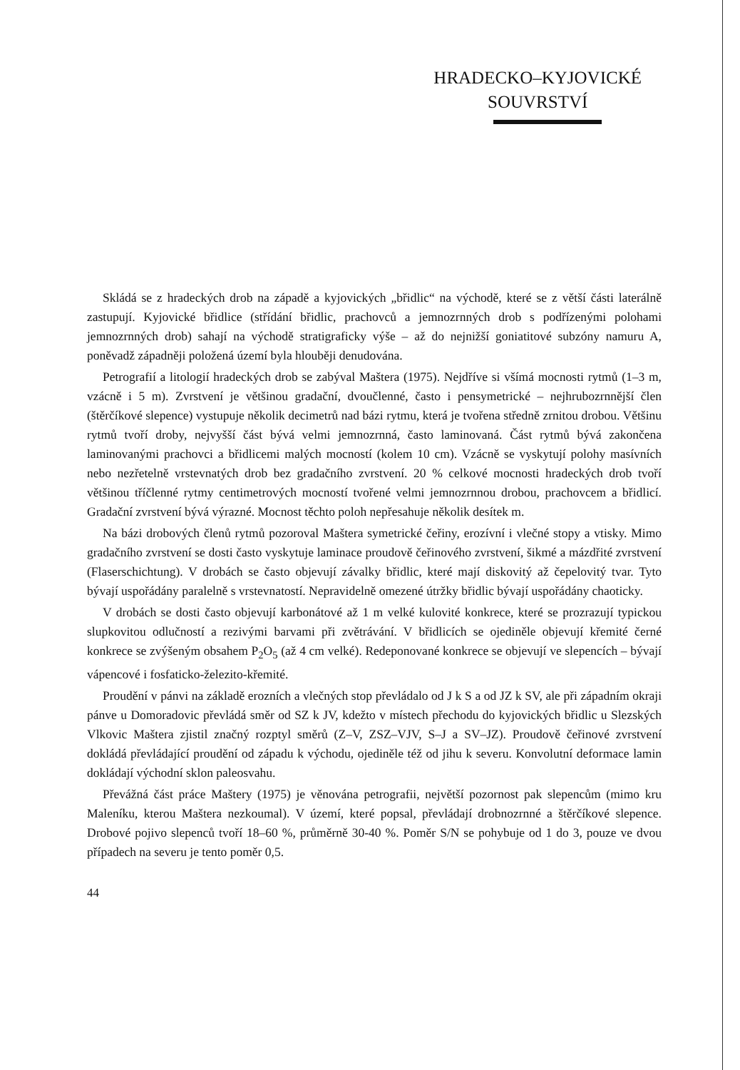HRADECKO–KYJOVICKÉ
SOUVRSTVÍ
Skládá se z hradeckých drob na západě a kyjovických „břidlic“ na východě, které se z větší části laterálně zastupují. Kyjovické břidlice (střídání břidlic, prachovců a jemnozrnných drob s podřízenými polohami jemnozrnných drob) sahají na východě stratigraficky výše – až do nejnižší goniatitové subzóny namuru A, poněvadž západněji položená území byla hlouběji denudována.
Petrografií a litologií hradeckých drob se zabýval Maštera (1975). Nejdříve si všímá mocnosti rytmů (1–3 m, vzácně i 5 m). Zvrstvení je většinou gradační, dvoučlenné, často i pensymetrické – nejhrubozrnnější člen (štěrčíkové slepence) vystupuje několik decimetrů nad bázi rytmu, která je tvořena středně zrnitou drobou. Většinu rytmů tvoří droby, nejvyšší část bývá velmi jemnozrnná, často laminovaná. Část rytmů bývá zakončena laminovanými prachovci a břidlicemi malých mocností (kolem 10 cm). Vzácně se vyskytují polohy masívních nebo nezřetelně vrstevnatých drob bez gradačního zvrstvení. 20 % celkové mocnosti hradeckých drob tvoří většinou tříčlenné rytmy centimetrových mocností tvořené velmi jemnozrnnou drobou, prachovcem a břidlicí. Gradační zvrstvení bývá výrazné. Mocnost těchto poloh nepřesahuje několik desítek m.
Na bázi drobových členů rytmů pozoroval Maštera symetrické čeřiny, erozívní i vlečné stopy a vtisky. Mimo gradačního zvrstvení se dosti často vyskytuje laminace proudově čeřinového zvrstvení, šikmé a mázdřité zvrstvení (Flaserschichtung). V drobách se často objevují závalky břidlic, které mají diskovitý až čepelovitý tvar. Tyto bývají uspořádány paralelně s vrstevnatostí. Nepravidelně omezené útržky břidlic bývají uspořádány chaoticky.
V drobách se dosti často objevují karbonátové až 1 m velké kulovité konkrece, které se prozrazují typickou slupkovitou odlučností a rezivými barvami při zvětrávání. V břidlicích se ojediněle objevují křemité černé konkrece se zvýšeným obsahem P<sub>2</sub>O<sub>5</sub> (až 4 cm velké). Redeponované konkrece se objevují ve slepencích – bývají vápencové i fosfaticko-železito-křemité.
Proudění v pánvi na základě erozních a vlečných stop převládalo od J k S a od JZ k SV, ale při západním okraji pánve u Domoradovic převládá směr od SZ k JV, kdežto v místech přechodu do kyjovických břidlic u Slezských Vlkovic Maštera zjistil značný rozptyl směrů (Z–V, ZSZ–VJV, S–J a SV–JZ). Proudově čeřinové zvrstvení dokládá převládající proudění od západu k východu, ojediněle též od jihu k severu. Konvolutní deformace lamin dokládají východní sklon paleosvahu.
Převážná část práce Maštery (1975) je věnována petrografii, největší pozornost pak slepencům (mimo kru Maleníku, kterou Maštera nezkoumal). V území, které popsal, převládají drobnozrnné a štěrčíkové slepence. Drobové pojivo slepenců tvoří 18–60 %, průměrně 30-40 %. Poměr S/N se pohybuje od 1 do 3, pouze ve dvou případech na severu je tento poměr 0,5.
44